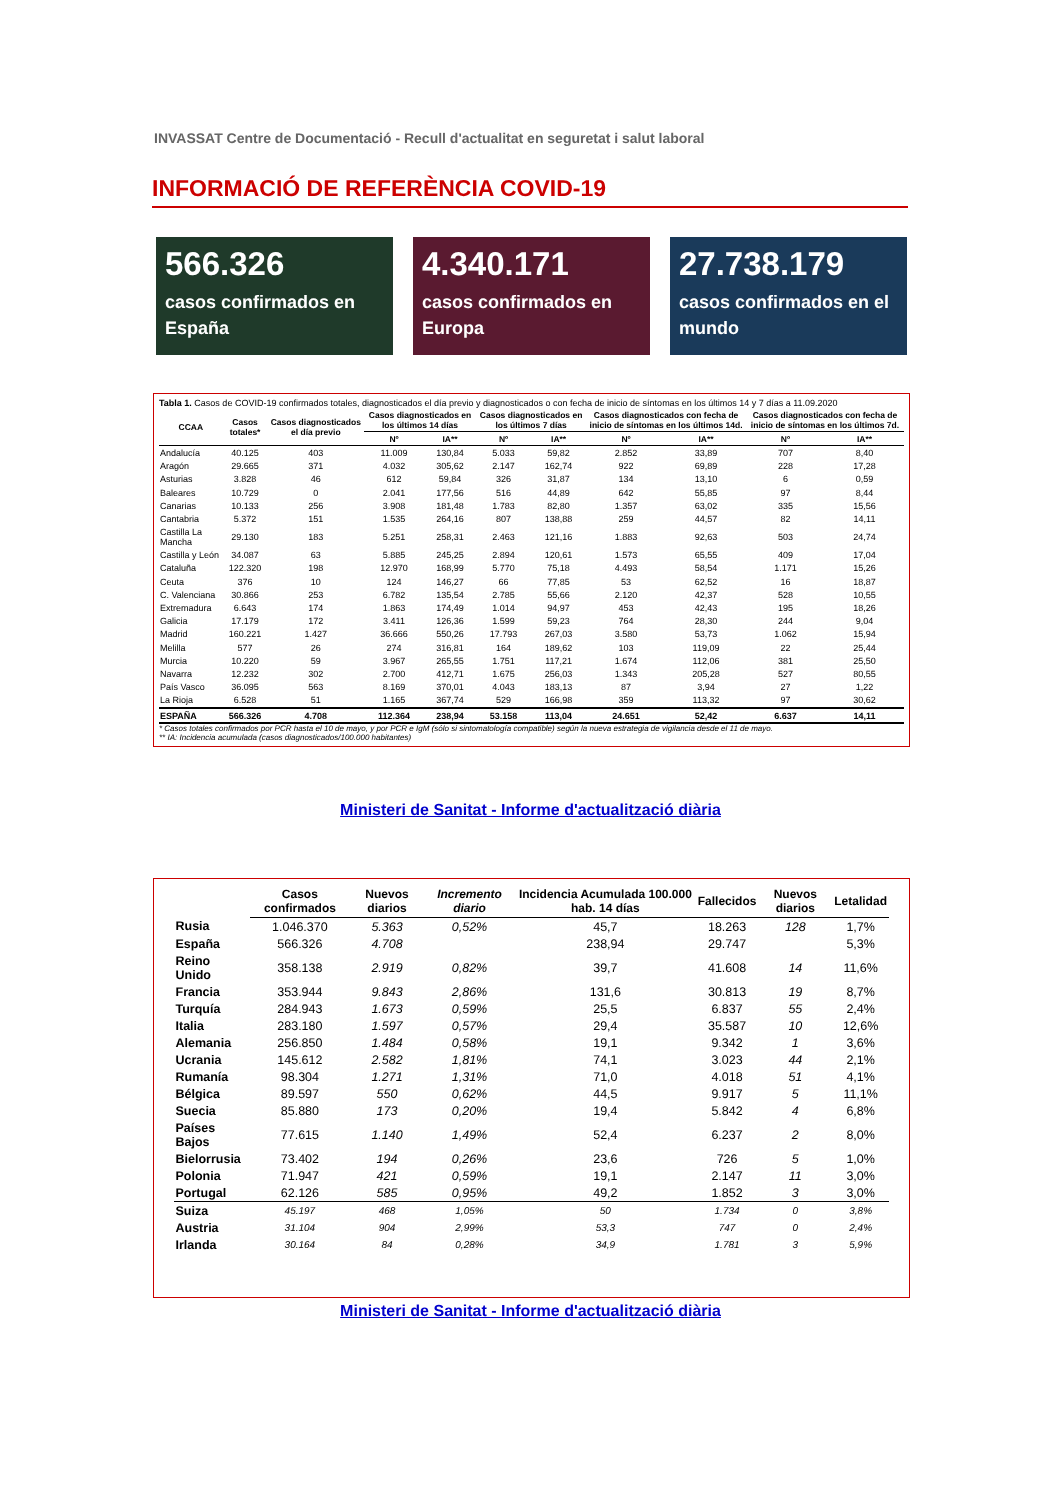INVASSAT Centre de Documentació - Recull d'actualitat en seguretat i salut laboral
INFORMACIÓ DE REFERÈNCIA COVID-19
566.326
casos confirmados en España
4.340.171
casos confirmados en Europa
27.738.179
casos confirmados en el mundo
Tabla 1. Casos de COVID-19 confirmados totales, diagnosticados el día previo y diagnosticados o con fecha de inicio de síntomas en los últimos 14 y 7 días a 11.09.2020
| CCAA | Casos totales* | Casos diagnosticados el día previo | Casos diagnosticados en los últimos 14 días | | Casos diagnosticados en los últimos 7 días | | Casos diagnosticados con fecha de inicio de síntomas en los últimos 14d. | | Casos diagnosticados con fecha de inicio de síntomas en los últimos 7d. | |
| --- | --- | --- | --- | --- | --- | --- | --- | --- | --- | --- |
| | | | Nº | IA** | Nº | IA** | Nº | IA** | Nº | IA** |
| Andalucía | 40.125 | 403 | 11.009 | 130,84 | 5.033 | 59,82 | 2.852 | 33,89 | 707 | 8,40 |
| Aragón | 29.665 | 371 | 4.032 | 305,62 | 2.147 | 162,74 | 922 | 69,89 | 228 | 17,28 |
| Asturias | 3.828 | 46 | 612 | 59,84 | 326 | 31,87 | 134 | 13,10 | 6 | 0,59 |
| Baleares | 10.729 | 0 | 2.041 | 177,56 | 516 | 44,89 | 642 | 55,85 | 97 | 8,44 |
| Canarias | 10.133 | 256 | 3.908 | 181,48 | 1.783 | 82,80 | 1.357 | 63,02 | 335 | 15,56 |
| Cantabria | 5.372 | 151 | 1.535 | 264,16 | 807 | 138,88 | 259 | 44,57 | 82 | 14,11 |
| Castilla La Mancha | 29.130 | 183 | 5.251 | 258,31 | 2.463 | 121,16 | 1.883 | 92,63 | 503 | 24,74 |
| Castilla y León | 34.087 | 63 | 5.885 | 245,25 | 2.894 | 120,61 | 1.573 | 65,55 | 409 | 17,04 |
| Cataluña | 122.320 | 198 | 12.970 | 168,99 | 5.770 | 75,18 | 4.493 | 58,54 | 1.171 | 15,26 |
| Ceuta | 376 | 10 | 124 | 146,27 | 66 | 77,85 | 53 | 62,52 | 16 | 18,87 |
| C. Valenciana | 30.866 | 253 | 6.782 | 135,54 | 2.785 | 55,66 | 2.120 | 42,37 | 528 | 10,55 |
| Extremadura | 6.643 | 174 | 1.863 | 174,49 | 1.014 | 94,97 | 453 | 42,43 | 195 | 18,26 |
| Galicia | 17.179 | 172 | 3.411 | 126,36 | 1.599 | 59,23 | 764 | 28,30 | 244 | 9,04 |
| Madrid | 160.221 | 1.427 | 36.666 | 550,26 | 17.793 | 267,03 | 3.580 | 53,73 | 1.062 | 15,94 |
| Melilla | 577 | 26 | 274 | 316,81 | 164 | 189,62 | 103 | 119,09 | 22 | 25,44 |
| Murcia | 10.220 | 59 | 3.967 | 265,55 | 1.751 | 117,21 | 1.674 | 112,06 | 381 | 25,50 |
| Navarra | 12.232 | 302 | 2.700 | 412,71 | 1.675 | 256,03 | 1.343 | 205,28 | 527 | 80,55 |
| País Vasco | 36.095 | 563 | 8.169 | 370,01 | 4.043 | 183,13 | 87 | 3,94 | 27 | 1,22 |
| La Rioja | 6.528 | 51 | 1.165 | 367,74 | 529 | 166,98 | 359 | 113,32 | 97 | 30,62 |
| ESPAÑA | 566.326 | 4.708 | 112.364 | 238,94 | 53.158 | 113,04 | 24.651 | 52,42 | 6.637 | 14,11 |
* Casos totales confirmados por PCR hasta el 10 de mayo, y por PCR e IgM (sólo si sintomatología compatible) según la nueva estrategia de vigilancia desde el 11 de mayo.
** IA: Incidencia acumulada (casos diagnosticados/100.000 habitantes)
Ministeri de Sanitat - Informe d'actualització diària
| | Casos confirmados | Nuevos diarios | Incremento diario | Incidencia Acumulada 100.000 hab. 14 días | Fallecidos | Nuevos diarios | Letalidad |
| --- | --- | --- | --- | --- | --- | --- | --- |
| Rusia | 1.046.370 | 5.363 | 0,52% | 45,7 | 18.263 | 128 | 1,7% |
| España | 566.326 | 4.708 | | 238,94 | 29.747 | | 5,3% |
| Reino Unido | 358.138 | 2.919 | 0,82% | 39,7 | 41.608 | 14 | 11,6% |
| Francia | 353.944 | 9.843 | 2,86% | 131,6 | 30.813 | 19 | 8,7% |
| Turquía | 284.943 | 1.673 | 0,59% | 25,5 | 6.837 | 55 | 2,4% |
| Italia | 283.180 | 1.597 | 0,57% | 29,4 | 35.587 | 10 | 12,6% |
| Alemania | 256.850 | 1.484 | 0,58% | 19,1 | 9.342 | 1 | 3,6% |
| Ucrania | 145.612 | 2.582 | 1,81% | 74,1 | 3.023 | 44 | 2,1% |
| Rumanía | 98.304 | 1.271 | 1,31% | 71,0 | 4.018 | 51 | 4,1% |
| Bélgica | 89.597 | 550 | 0,62% | 44,5 | 9.917 | 5 | 11,1% |
| Suecia | 85.880 | 173 | 0,20% | 19,4 | 5.842 | 4 | 6,8% |
| Países Bajos | 77.615 | 1.140 | 1,49% | 52,4 | 6.237 | 2 | 8,0% |
| Bielorrusia | 73.402 | 194 | 0,26% | 23,6 | 726 | 5 | 1,0% |
| Polonia | 71.947 | 421 | 0,59% | 19,1 | 2.147 | 11 | 3,0% |
| Portugal | 62.126 | 585 | 0,95% | 49,2 | 1.852 | 3 | 3,0% |
| Suiza | 45.197 | 468 | 1,05% | 50 | 1.734 | 0 | 3,8% |
| Austria | 31.104 | 904 | 2,99% | 53,3 | 747 | 0 | 2,4% |
| Irlanda | 30.164 | 84 | 0,28% | 34,9 | 1.781 | 3 | 5,9% |
Ministeri de Sanitat - Informe d'actualització diària